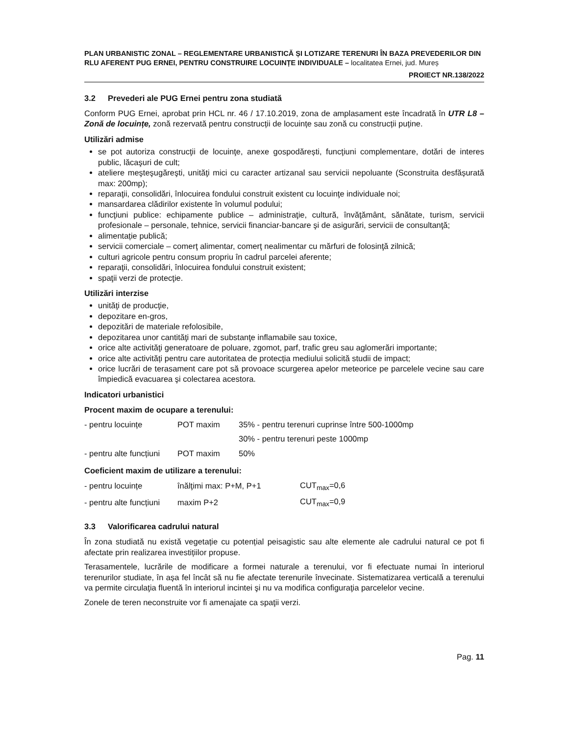PLAN URBANISTIC ZONAL – REGLEMENTARE URBANISTICĂ ȘI LOTIZARE TERENURI ÎN BAZA PREVEDERILOR DIN RLU AFERENT PUG ERNEI, PENTRU CONSTRUIRE LOCUINȚE INDIVIDUALE – localitatea Ernei, jud. Mureș
PROIECT NR.138/2022
3.2 Prevederi ale PUG Ernei pentru zona studiată
Conform PUG Ernei, aprobat prin HCL nr. 46 / 17.10.2019, zona de amplasament este încadrată în UTR L8 – Zonă de locuințe, zonă rezervată pentru construcții de locuințe sau zonă cu construcții puține.
Utilizări admise
se pot autoriza construcţii de locuinţe, anexe gospodărești, funcţiuni complementare, dotări de interes public, lăcaşuri de cult;
ateliere meşteşugăreşti, unităţi mici cu caracter artizanal sau servicii nepoluante (Sconstruita desfășurată max: 200mp);
reparaţii, consolidări, înlocuirea fondului construit existent cu locuinţe individuale noi;
mansardarea clădirilor existente în volumul podului;
funcţiuni publice: echipamente publice – administraţie, cultură, învăţământ, sănătate, turism, servicii profesionale – personale, tehnice, servicii financiar-bancare şi de asigurări, servicii de consultanţă;
alimentație publică;
servicii comerciale – comerţ alimentar, comerţ nealimentar cu mărfuri de folosinţă zilnică;
culturi agricole pentru consum propriu în cadrul parcelei aferente;
reparaţii, consolidări, înlocuirea fondului construit existent;
spaţii verzi de protecţie.
Utilizări interzise
unităţi de producţie,
depozitare en-gros,
depozitări de materiale refolosibile,
depozitarea unor cantităţi mari de substanţe inflamabile sau toxice,
orice alte activităţi generatoare de poluare, zgomot, parf, trafic greu sau aglomerări importante;
orice alte activități pentru care autoritatea de protecția mediului solicită studii de impact;
orice lucrări de terasament care pot să provoace scurgerea apelor meteorice pe parcelele vecine sau care împiedică evacuarea şi colectarea acestora.
Indicatori urbanistici
Procent maxim de ocupare a terenului:
| - pentru locuințe | POT maxim | 35% - pentru terenuri cuprinse între 500-1000mp |
| | | 30% - pentru terenuri peste 1000mp |
| - pentru alte funcțiuni | POT maxim | 50% |
Coeficient maxim de utilizare a terenului:
| - pentru locuințe | înălţimi max: P+M, P+1 | CUT<sub>max</sub>=0,6 |
| - pentru alte funcțiuni | maxim P+2 | CUT<sub>max</sub>=0,9 |
3.3 Valorificarea cadrului natural
În zona studiată nu există vegetație cu potențial peisagistic sau alte elemente ale cadrului natural ce pot fi afectate prin realizarea investițiilor propuse.
Terasamentele, lucrările de modificare a formei naturale a terenului, vor fi efectuate numai în interiorul terenurilor studiate, în așa fel încât să nu fie afectate terenurile învecinate. Sistematizarea verticală a terenului va permite circulaţia fluentă în interiorul incintei şi nu va modifica configuraţia parcelelor vecine.
Zonele de teren neconstruite vor fi amenajate ca spaţii verzi.
Pag. 11